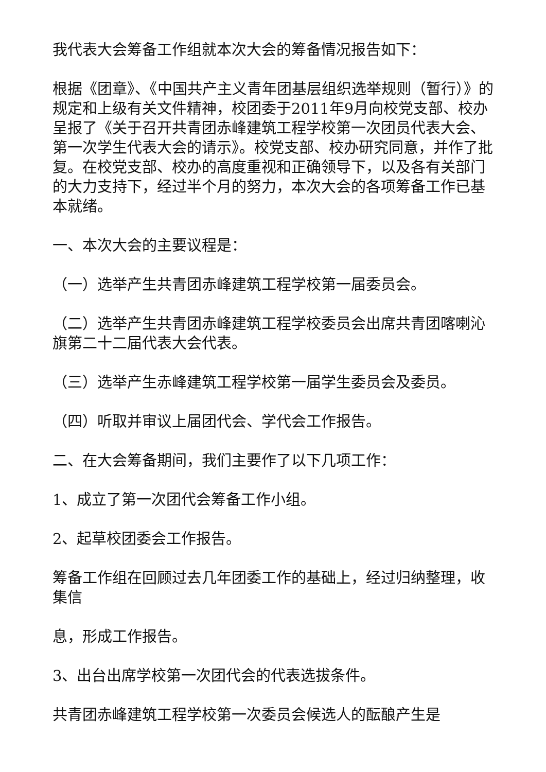我代表大会筹备工作组就本次大会的筹备情况报告如下：
根据《团章》、《中国共产主义青年团基层组织选举规则（暂行）》的规定和上级有关文件精神，校团委于2011年9月向校党支部、校办呈报了《关于召开共青团赤峰建筑工程学校第一次团员代表大会、第一次学生代表大会的请示》。校党支部、校办研究同意，并作了批复。在校党支部、校办的高度重视和正确领导下，以及各有关部门的大力支持下，经过半个月的努力，本次大会的各项筹备工作已基本就绪。
一、本次大会的主要议程是：
（一）选举产生共青团赤峰建筑工程学校第一届委员会。
（二）选举产生共青团赤峰建筑工程学校委员会出席共青团喀喇沁旗第二十二届代表大会代表。
（三）选举产生赤峰建筑工程学校第一届学生委员会及委员。
（四）听取并审议上届团代会、学代会工作报告。
二、在大会筹备期间，我们主要作了以下几项工作：
1、成立了第一次团代会筹备工作小组。
2、起草校团委会工作报告。
筹备工作组在回顾过去几年团委工作的基础上，经过归纳整理，收集信
息，形成工作报告。
3、出台出席学校第一次团代会的代表选拔条件。
共青团赤峰建筑工程学校第一次委员会候选人的酝酿产生是